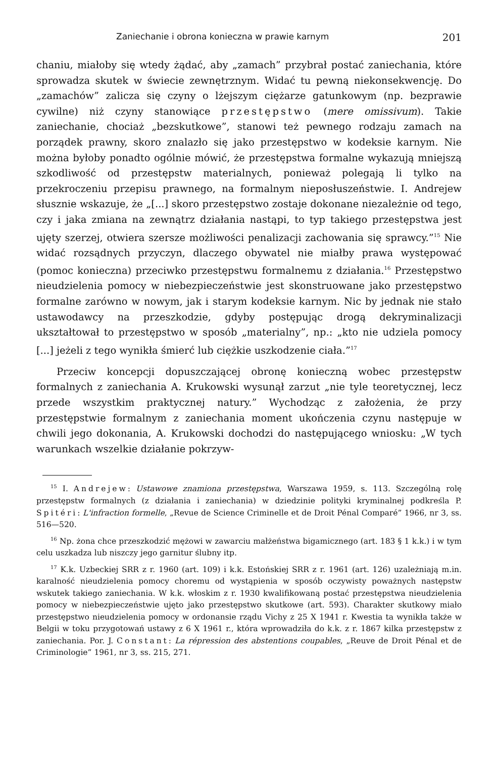Zaniechanie i obrona konieczna w prawie karnym 201
chaniu, miałoby się wtedy żądać, aby „zamach” przybrał postać zaniechania, które sprowadza skutek w świecie zewnętrznym. Widać tu pewną niekonsekwencję. Do „zamachów” zalicza się czyny o lżejszym ciężarze gatunkowym (np. bezprawie cywilne) niż czyny stanowiące przestępstwo (mere omissivum). Takie zaniechanie, chociaż „bezskutkowe”, stanowi też pewnego rodzaju zamach na porządek prawny, skoro znalazło się jako przestępstwo w kodeksie karnym. Nie można byłoby ponadto ogólnie mówić, że przestępstwa formalne wykazują mniejszą szkodliwość od przestępstw materialnych, ponieważ polegają li tylko na przekroczeniu przepisu prawnego, na formalnym nieposłuszeństwie. I. Andrejew słusznie wskazuje, że „[...] skoro przestępstwo zostaje dokonane niezależnie od tego, czy i jaka zmiana na zewnątrz działania nastąpi, to typ takiego przestępstwa jest ujęty szerzej, otwiera szersze możliwości penalizacji zachowania się sprawcy.”<sup>15</sup> Nie widać rozsądnych przyczyn, dlaczego obywatel nie miałby prawa występować (pomoc konieczna) przeciwko przestępstwu formalnemu z działania.<sup>16</sup> Przestępstwo nieudzielenia pomocy w niebezpieczeństwie jest skonstruowane jako przestępstwo formalne zarówno w nowym, jak i starym kodeksie karnym. Nic by jednak nie stało ustawodawcy na przeszkodzie, gdyby postępując drogą dekryminalizacji ukształtował to przestępstwo w sposób „materialny”, np.: „kto nie udziela pomocy [...] jeżeli z tego wynikła śmierć lub ciężkie uszkodzenie ciała.”<sup>17</sup>
Przeciw koncepcji dopuszczającej obronę konieczną wobec przestępstw formalnych z zaniechania A. Krukowski wysunął zarzut „nie tyle teoretycznej, lecz przede wszystkim praktycznej natury.” Wychodząc z założenia, że przy przestępstwie formalnym z zaniechania moment ukończenia czynu następuje w chwili jego dokonania, A. Krukowski dochodzi do następującego wniosku: „W tych warunkach wszelkie działanie pokrzyw-
<sup>15</sup> I. Andrejew: Ustawowe znamiona przestępstwa, Warszawa 1959, s. 113. Szczególną rolę przestępstw formalnych (z działania i zaniechania) w dziedzinie polityki kryminalnej podkreśla P. Spitéri: L'infraction formelle, „Revue de Science Criminelle et de Droit Pénal Comparé” 1966, nr 3, ss. 516—520.
<sup>16</sup> Np. żona chce przeszkodzić mężowi w zawarciu małżeństwa bigamicznego (art. 183 § 1 k.k.) i w tym celu uszkadza lub niszczy jego garnitur ślubny itp.
<sup>17</sup> K.k. Uzbeckiej SRR z r. 1960 (art. 109) i k.k. Estońskiej SRR z r. 1961 (art. 126) uzależniają m.in. karalność nieudzielenia pomocy choremu od wystąpienia w sposób oczywisty poważnych następstw wskutek takiego zaniechania. W k.k. włoskim z r. 1930 kwalifikowaną postać przestępstwa nieudzielenia pomocy w niebezpieczeństwie ujęto jako przestępstwo skutkowe (art. 593). Charakter skutkowy miało przestępstwo nieudzielenia pomocy w ordonansie rządu Vichy z 25 X 1941 r. Kwestia ta wynikła także w Belgii w toku przygotowań ustawy z 6 X 1961 r., która wprowadziła do k.k. z r. 1867 kilka przestępstw z zaniechania. Por. J. Constant: La répression des abstentions coupables, „Reuve de Droit Pénal et de Criminologie” 1961, nr 3, ss. 215, 271.